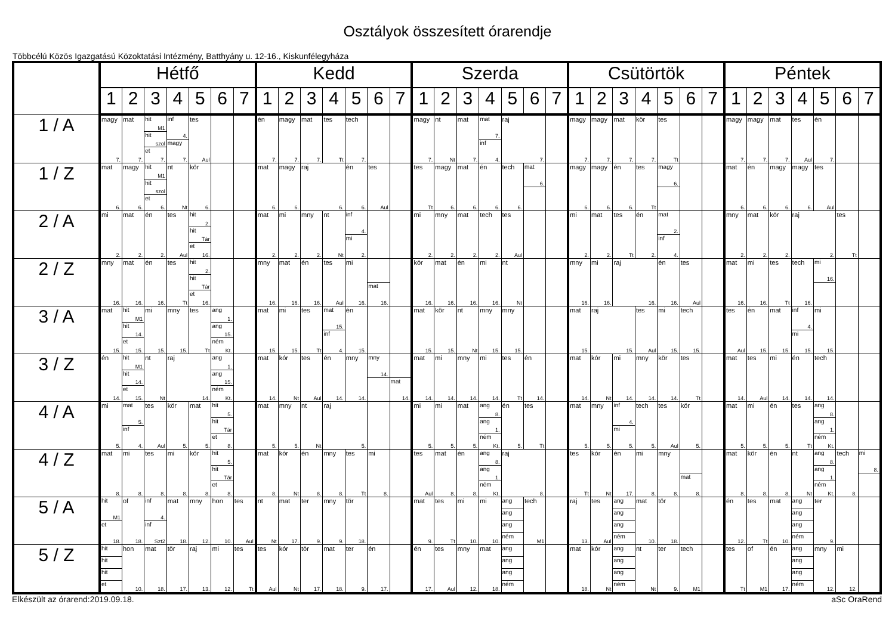Osztályok összesített órarendje
Többcélú Közös Igazgatású Közoktatási Intézmény, Batthyány u. 12-16., Kiskunfélegyháza
| | Hétfő | | | | | | | Kedd | | | | | | | Szerda | | | | | | | Csütörtök | | | | | | | Péntek | | | | | | |
| --- | --- | --- | --- | --- | --- | --- | --- | --- | --- | --- | --- | --- | --- | --- | --- | --- | --- | --- | --- | --- | --- | --- | --- | --- | --- | --- | --- | --- | --- | --- | --- | --- | --- | --- | --- |
| | 1 | 2 | 3 | 4 | 5 | 6 | 7 | 1 | 2 | 3 | 4 | 5 | 6 | 7 | 1 | 2 | 3 | 4 | 5 | 6 | 7 | 1 | 2 | 3 | 4 | 5 | 6 | 7 | 1 | 2 | 3 | 4 | 5 | 6 | 7 |
| 1 / A | magy 7. | mat 7. | hit M1 hit szol et 7. | inf 4. magy 7. | tes Aul | | | én 7. | magy 7. | mat 7. | tes Tt | tech 7. | | | magy 7. | nt Nt | mat 7. | mat 7. inf 4. | raj 7. | | | magy 7. | magy 7. | mat 7. | kör 7. | tes Tt | | | magy 7. | magy 7. | mat 7. | tes Aul | én 7. | | |
| 1 / Z | mat 6. | magy 6. | hit M1 hit szol et 6. | nt Nt | kör 6. | | | mat 6. | magy 6. | raj 6. | | én 6. | tes Aul | | tes Tt | magy 6. | mat 6. | én 6. | tech 6. | mat 6. | | magy 6. | magy 6. | én 6. | tes Tt | magy 6. | | | mat 6. | én 6. | magy 6. | magy 6. | tes Aul | | |
| 2 / A | mi 2. | mat 2. | én 2. | tes Aul | hit 2. hit Tár et 16. | | | mat 2. | mi 2. | mny 2. | nt Nt | inf 4. mi 2. | | | mi 2. | mny 2. | mat 2. | tech 2. | tes Aul | | | mi 2. | mat 2. | tes Tt | én 2. | mat 2. inf 4. | | | mny 2. | mat 2. | kör 2. | raj 2. | | tes Tt | |
| 2 / Z | mny 16. | mat 16. | én 16. | tes Tt | hit 2. hit Tár et 16. | | | mny 16. | mat 16. | én 16. | tes Aul | mi 16. | mat 16. | | kör 16. | mat 16. | én 16. | mi 16. | nt Nt | | | mny 16. | mi 16. | raj 16. | | én 16. | tes Aul | | mat 16. | mi 16. | tes Tt | tech 16. | mi 16. | | |
| 3 / A | mat 15. | hit M1 hit 14. et 15. | mi 15. | mny 15. | tes Tt | ang 1. ang 15. ném Kt. | | mat 15. | mi 15. | tes Tt | mat 15. inf 4. | én 15. | | | mat 15. | kör 15. | nt Nt | mny 15. | mny 15. | | | mat 15. | raj 15. | | tes Aul | mi 15. | tech 15. | | tes Aul | én 15. | mat 15. | inf 4. mi 15. | mi 15. | | |
| 3 / Z | én 14. | hit M1 hit 14. et 15. | nt Nt | raj 14. | | ang 1. ang 15. ném Kt. | | mat 14. | kór Nt | tes Aul | én 14. | mny 14. | mny 14. | mat 14. | mat 14. | mi 14. | mny 14. | mi 14. | tes Tt | én 14. | | mat 14. | kór Nt | mi 14. | mny 14. | kör 14. | tes Tt | | mat 14. | tes Aul | mi 14. | én 14. | tech 14. | | |
| 4 / A | mi 5. | mat 5. inf 4. | tes Aul | kör 5. | mat 5. | hit 5. hit Tár et 8. | | mat 5. | mny 5. | nt Nt | raj 5. | | | | mi 5. | mi 5. | mat 5. | ang 8. ang 1. ném Kt. | én 5. | tes Tt | | mat 5. | mny 5. | inf 4. mi 5. | tech 5. | tes Aul | kör 5. | | mat 5. | mi 5. | én 5. | tes Tt | ang 8. ang 1. ném Kt. | | |
| 4 / Z | mat 8. | mi 8. | tes 8. | mi 8. | kör 8. | hit 5. hit Tár et 8. | | mat 8. | kór Nt | én 8. | mny 8. | tes Tt | mi 8. | | tes Aul | mat 8. | én 8. | ang 8. ang 1. ném Kt. | raj 8. | | | tes Tt | kór Nt | én 17. | mi 8. | mny 8. | mat 8. | | mat 8. | kör 8. | én 8. | nt Nt | ang 8. ang 1. ném Kt. | tech 8. | mi 8. |
| 5 / A | hit M1 et 18. | of 18. | inf 4. inf Szt2 | mat 18. | mny 12. | hon 10. | tes Aul | nt Nt | mat 17. | ter 9. | mny 9. | tör 18. | | | mat 9. | tes Tt | mi 10. | mi 10. | ang ang ang ném | tech M1 | | raj 13. | tes Aul | ang ang ang ném | mat 10. | tör 18. | | | én 12. | tes Tt | mat 10. | ang ang ang ném | ter 9. | | |
| 5 / Z | hit hit hit et | hon 10. | mat 18. | tör 17. | raj 13. | mi 12. | tes Tt | tes Aul | kór Nt | tör 17. | mat 18. | ter 9. | én 17. | | én 17. | tes Aul | mny 12. | mat 18. | ang ang ang ném | | | mat 18. | kór Nt | ang ang ang ném | nt Nt | ter 9. | tech M1 | | tes Tt | of M1 | én 17. | ang ang ang ném | mny 12. | mi 12. | |
Elkészült az órarend:2019.09.18. aSc OraRend